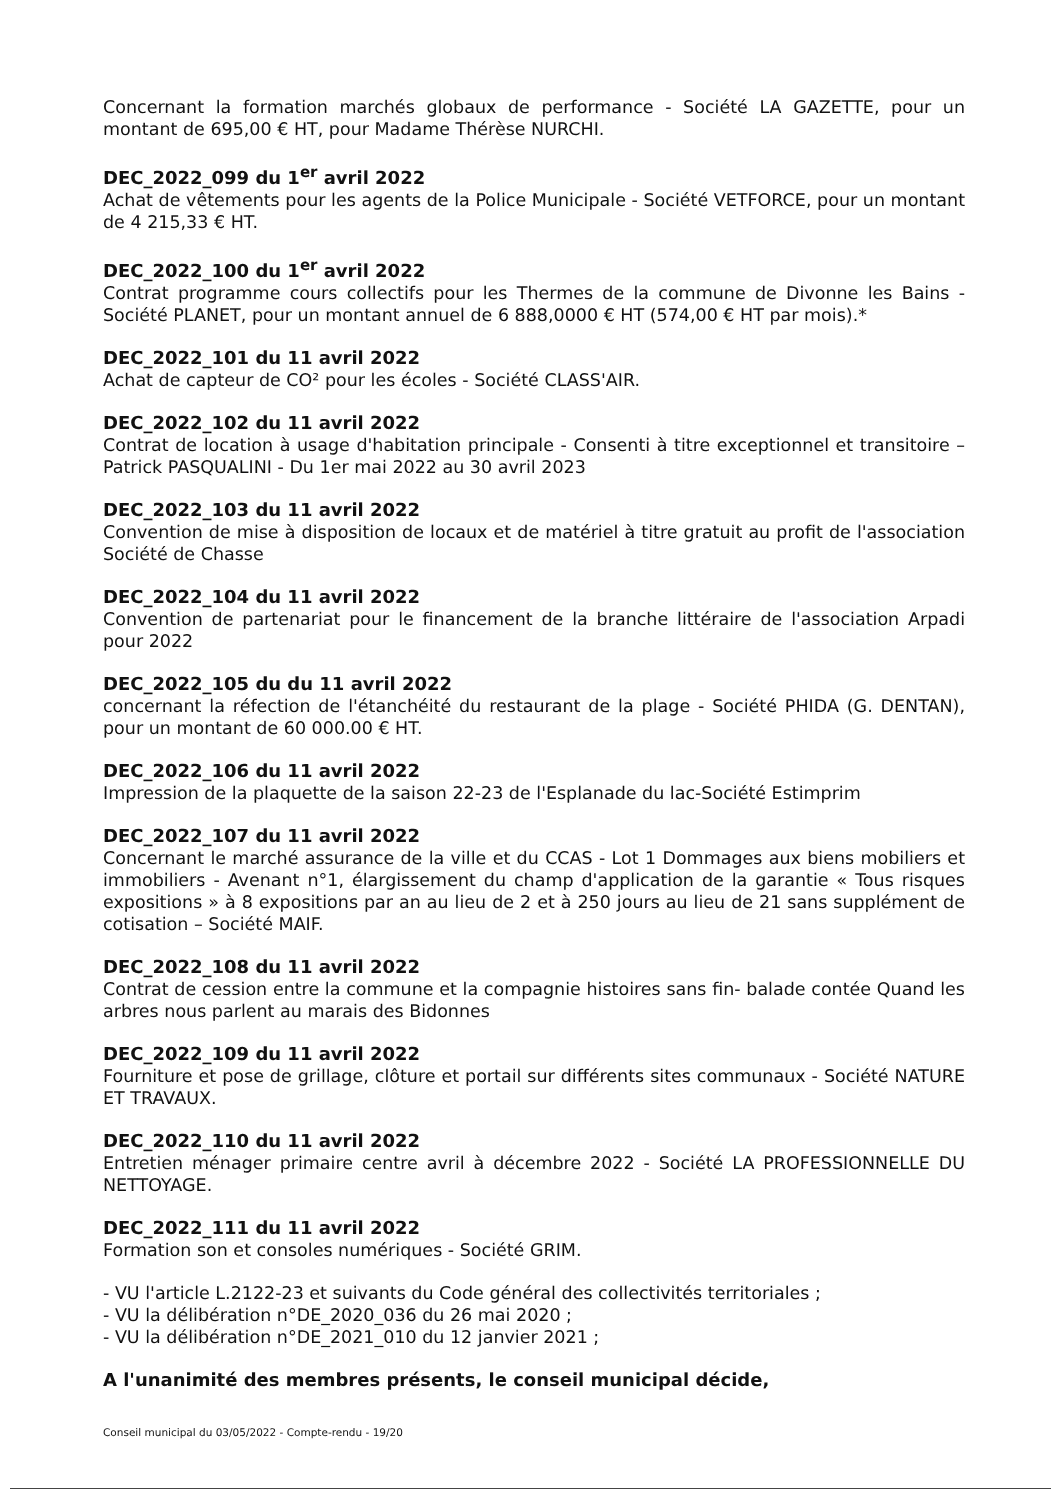Concernant la formation marchés globaux de performance - Société LA GAZETTE, pour un montant de 695,00 € HT, pour Madame Thérèse NURCHI.
DEC_2022_099 du 1<sup>er</sup> avril 2022
Achat de vêtements pour les agents de la Police Municipale - Société VETFORCE, pour un montant de 4 215,33 € HT.
DEC_2022_100 du 1<sup>er</sup> avril 2022
Contrat programme cours collectifs pour les Thermes de la commune de Divonne les Bains - Société PLANET, pour un montant annuel de 6 888,0000 € HT (574,00 € HT par mois).*
DEC_2022_101 du 11 avril 2022
Achat de capteur de CO² pour les écoles - Société CLASS'AIR.
DEC_2022_102 du 11 avril 2022
Contrat de location à usage d'habitation principale - Consenti à titre exceptionnel et transitoire – Patrick PASQUALINI - Du 1er mai 2022 au 30 avril 2023
DEC_2022_103 du 11 avril 2022
Convention de mise à disposition de locaux et de matériel à titre gratuit au profit de l'association Société de Chasse
DEC_2022_104 du 11 avril 2022
Convention de partenariat pour le financement de la branche littéraire de l'association Arpadi pour 2022
DEC_2022_105 du du 11 avril 2022
concernant la réfection de l'étanchéité du restaurant de la plage - Société PHIDA (G. DENTAN), pour un montant de 60 000.00 € HT.
DEC_2022_106 du 11 avril 2022
Impression de la plaquette de la saison 22-23 de l'Esplanade du lac-Société Estimprim
DEC_2022_107 du 11 avril 2022
Concernant le marché assurance de la ville et du CCAS - Lot 1 Dommages aux biens mobiliers et immobiliers - Avenant n°1, élargissement du champ d'application de la garantie « Tous risques expositions » à 8 expositions par an au lieu de 2 et à 250 jours au lieu de 21 sans supplément de cotisation – Société MAIF.
DEC_2022_108 du 11 avril 2022
Contrat de cession entre la commune et la compagnie histoires sans fin- balade contée Quand les arbres nous parlent au marais des Bidonnes
DEC_2022_109 du 11 avril 2022
Fourniture et pose de grillage, clôture et portail sur différents sites communaux - Société NATURE ET TRAVAUX.
DEC_2022_110 du 11 avril 2022
Entretien ménager primaire centre avril à décembre 2022 - Société LA PROFESSIONNELLE DU NETTOYAGE.
DEC_2022_111 du 11 avril 2022
Formation son et consoles numériques - Société GRIM.
- VU l'article L.2122-23 et suivants du Code général des collectivités territoriales ;
- VU la délibération n°DE_2020_036 du 26 mai 2020 ;
- VU la délibération n°DE_2021_010 du 12 janvier 2021 ;
A l'unanimité des membres présents, le conseil municipal décide,
Conseil municipal du 03/05/2022 - Compte-rendu - 19/20